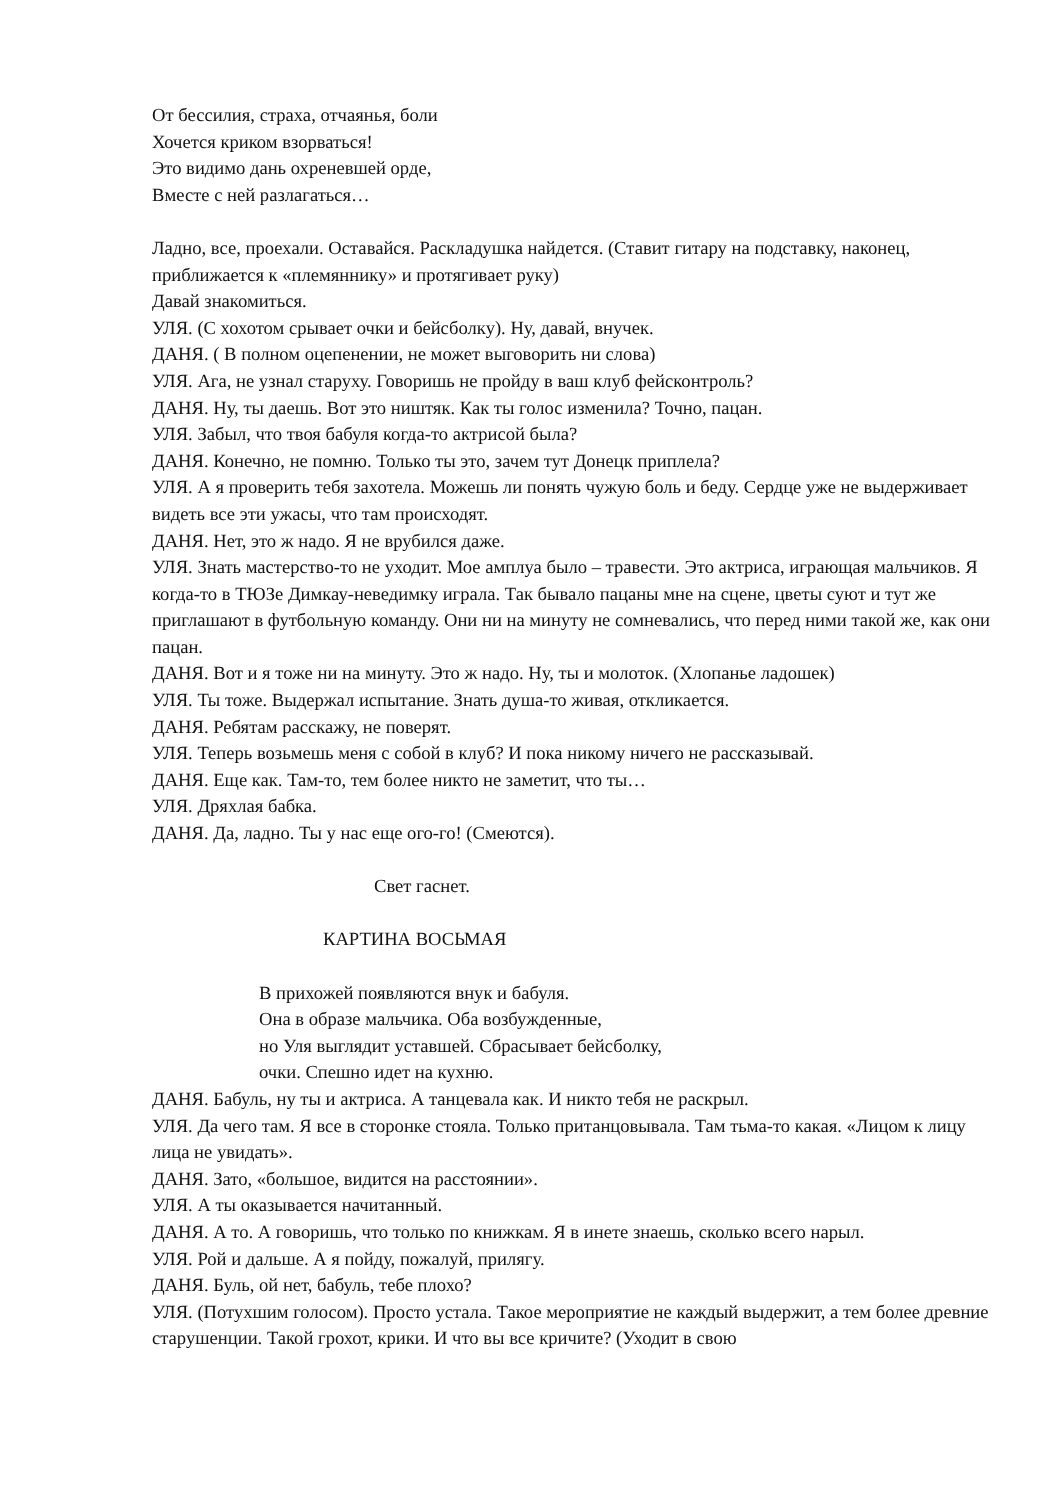От бессилия, страха, отчаянья, боли
Хочется криком взорваться!
Это видимо дань охреневшей орде,
Вместе с ней разлагаться…
Ладно, все, проехали. Оставайся. Раскладушка найдется. (Ставит гитару на подставку, наконец, приближается к «племяннику» и протягивает руку)
Давай знакомиться.
УЛЯ. (С хохотом срывает очки и бейсболку). Ну, давай, внучек.
ДАНЯ. ( В полном оцепенении, не может выговорить ни слова)
УЛЯ. Ага, не узнал старуху. Говоришь не пройду в ваш клуб фейсконтроль?
ДАНЯ. Ну, ты даешь. Вот это ништяк. Как ты голос изменила? Точно, пацан.
УЛЯ. Забыл, что твоя бабуля когда-то актрисой была?
ДАНЯ. Конечно, не помню. Только ты это, зачем тут Донецк приплела?
УЛЯ. А я проверить тебя захотела. Можешь ли понять чужую боль и беду. Сердце уже не выдерживает видеть все эти ужасы, что там происходят.
ДАНЯ. Нет, это ж надо. Я не врубился даже.
УЛЯ. Знать мастерство-то не уходит. Мое амплуа было – травести. Это актриса, играющая мальчиков. Я когда-то в ТЮЗе Димкау-неведимку играла. Так бывало пацаны мне на сцене, цветы суют и тут же приглашают в футбольную команду. Они ни на минуту не сомневались, что перед ними такой же, как они пацан.
ДАНЯ. Вот и я тоже ни на минуту. Это ж надо. Ну, ты и молоток. (Хлопанье ладошек)
УЛЯ. Ты тоже. Выдержал испытание. Знать душа-то живая, откликается.
ДАНЯ. Ребятам расскажу, не поверят.
УЛЯ. Теперь возьмешь меня с собой в клуб? И пока никому ничего не рассказывай.
ДАНЯ. Еще как. Там-то, тем более никто не заметит, что ты…
УЛЯ. Дряхлая бабка.
ДАНЯ. Да, ладно. Ты у нас еще ого-го! (Смеются).
Свет гаснет.
КАРТИНА ВОСЬМАЯ
В прихожей появляются внук и бабуля.
Она в образе мальчика. Оба возбужденные,
но Уля выглядит уставшей. Сбрасывает бейсболку,
очки. Спешно идет на кухню.
ДАНЯ. Бабуль, ну ты и актриса. А танцевала как. И никто тебя не раскрыл.
УЛЯ. Да чего там. Я все в сторонке стояла. Только пританцовывала. Там тьма-то какая. «Лицом к лицу лица не увидать».
ДАНЯ. Зато, «большое, видится на расстоянии».
УЛЯ. А ты оказывается начитанный.
ДАНЯ. А то. А говоришь, что только по книжкам. Я в инете знаешь, сколько всего нарыл.
УЛЯ. Рой и дальше. А я пойду, пожалуй, прилягу.
ДАНЯ. Буль, ой нет, бабуль, тебе плохо?
УЛЯ. (Потухшим голосом). Просто устала. Такое мероприятие не каждый выдержит, а тем более древние старушенции. Такой грохот, крики. И что вы все кричите? (Уходит в свою